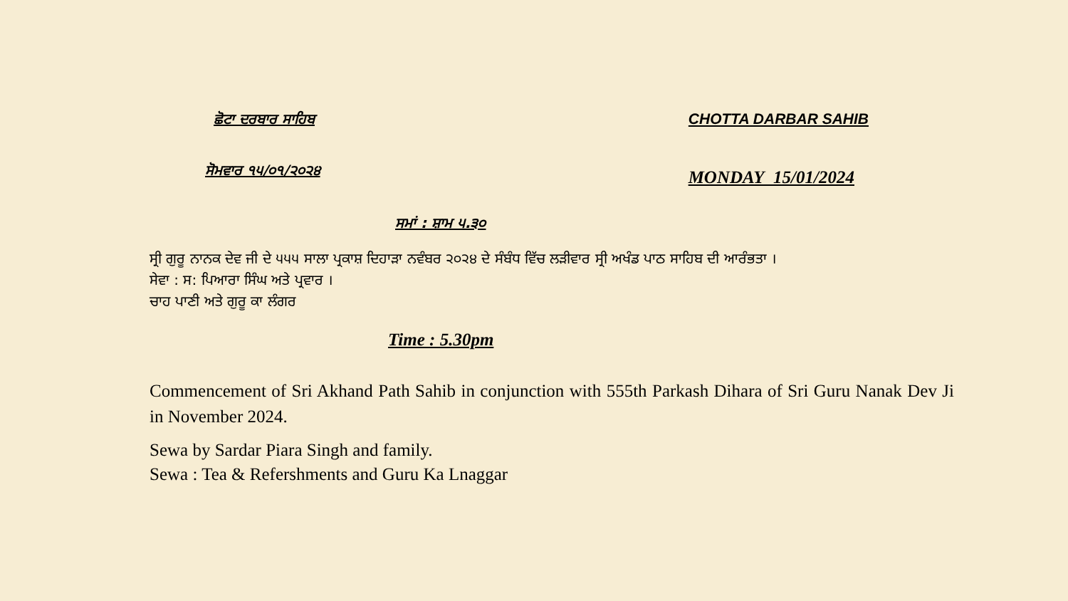ਛੋਟਾ ਦਰਬਾਰ ਸਾਹਿਬ CHOTTA DARBAR SAHIB
ਸੋਮਵਾਰ ੧੫/੦੧/੨੦੨੪
MONDAY 15/01/2024
ਸਮਾਂ : ਸ਼ਾਮ ੫.੩੦
ਸ੍ਰੀ ਗੁਰੂ ਨਾਨਕ ਦੇਵ ਜੀ ਦੇ ੫੫੫ ਸਾਲਾ ਪ੍ਰਕਾਸ਼ ਦਿਹਾੜਾ ਨਵੰਬਰ ੨੦੨੪ ਦੇ ਸੰਬੰਧ ਵਿੱਚ ਲੜੀਵਾਰ ਸ੍ਰੀ ਅਖੰਡ ਪਾਠ ਸਾਹਿਬ ਦੀ ਆਰੰਭਤਾ ।
ਸੇਵਾ : ਸ: ਪਿਆਰਾ ਸਿੰਘ ਅਤੇ ਪ੍ਰਵਾਰ ।
ਚਾਹ ਪਾਣੀ ਅਤੇ ਗੁਰੂ ਕਾ ਲੰਗਰ
Time : 5.30pm
Commencement of Sri Akhand Path Sahib in conjunction with 555th Parkash Dihara of Sri Guru Nanak Dev Ji in November 2024.
Sewa by Sardar Piara Singh and family.
Sewa : Tea & Refershments and Guru Ka Lnaggar